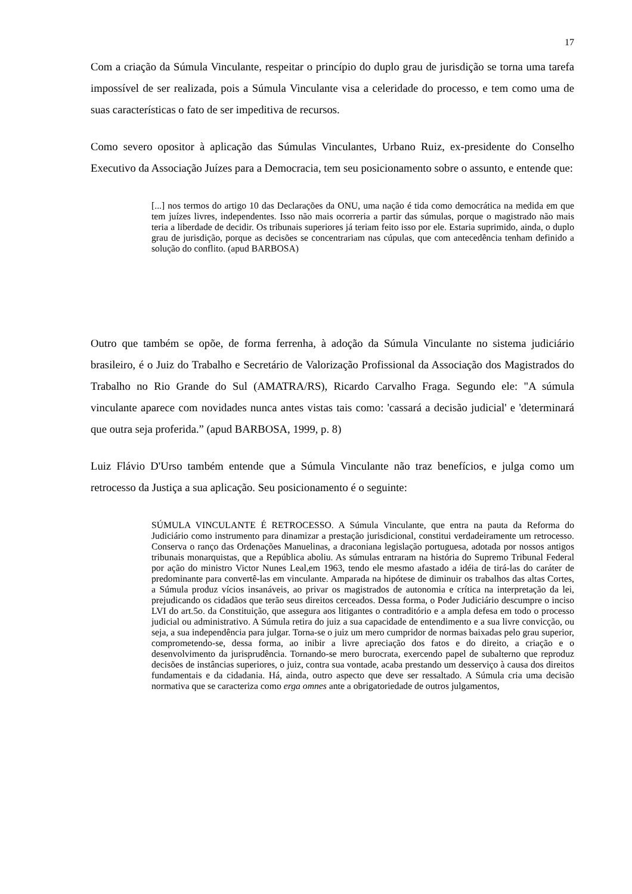17
Com a criação da Súmula Vinculante, respeitar o princípio do duplo grau de jurisdição se torna uma tarefa impossível de ser realizada, pois a Súmula Vinculante visa a celeridade do processo, e tem como uma de suas características o fato de ser impeditiva de recursos.
Como severo opositor à aplicação das Súmulas Vinculantes, Urbano Ruiz, ex-presidente do Conselho Executivo da Associação Juízes para a Democracia, tem seu posicionamento sobre o assunto, e entende que:
[...] nos termos do artigo 10 das Declarações da ONU, uma nação é tida como democrática na medida em que tem juízes livres, independentes. Isso não mais ocorreria a partir das súmulas, porque o magistrado não mais teria a liberdade de decidir. Os tribunais superiores já teriam feito isso por ele. Estaria suprimido, ainda, o duplo grau de jurisdição, porque as decisões se concentrariam nas cúpulas, que com antecedência tenham definido a solução do conflito. (apud BARBOSA)
Outro que também se opõe, de forma ferrenha, à adoção da Súmula Vinculante no sistema judiciário brasileiro, é o Juiz do Trabalho e Secretário de Valorização Profissional da Associação dos Magistrados do Trabalho no Rio Grande do Sul (AMATRA/RS), Ricardo Carvalho Fraga. Segundo ele: "A súmula vinculante aparece com novidades nunca antes vistas tais como: 'cassará a decisão judicial' e 'determinará que outra seja proferida.” (apud BARBOSA, 1999, p. 8)
Luiz Flávio D'Urso também entende que a Súmula Vinculante não traz benefícios, e julga como um retrocesso da Justiça a sua aplicação. Seu posicionamento é o seguinte:
SÚMULA VINCULANTE É RETROCESSO. A Súmula Vinculante, que entra na pauta da Reforma do Judiciário como instrumento para dinamizar a prestação jurisdicional, constitui verdadeiramente um retrocesso. Conserva o ranço das Ordenações Manuelinas, a draconiana legislação portuguesa, adotada por nossos antigos tribunais monarquistas, que a República aboliu. As súmulas entraram na história do Supremo Tribunal Federal por ação do ministro Victor Nunes Leal,em 1963, tendo ele mesmo afastado a idéia de tirá-las do caráter de predominante para convertê-las em vinculante. Amparada na hipótese de diminuir os trabalhos das altas Cortes, a Súmula produz vícios insanáveis, ao privar os magistrados de autonomia e crítica na interpretação da lei, prejudicando os cidadãos que terão seus direitos cerceados. Dessa forma, o Poder Judiciário descumpre o inciso LVI do art.5o. da Constituição, que assegura aos litigantes o contraditório e a ampla defesa em todo o processo judicial ou administrativo. A Súmula retira do juiz a sua capacidade de entendimento e a sua livre convicção, ou seja, a sua independência para julgar. Torna-se o juiz um mero cumpridor de normas baixadas pelo grau superior, comprometendo-se, dessa forma, ao inibir a livre apreciação dos fatos e do direito, a criação e o desenvolvimento da jurisprudência. Tornando-se mero burocrata, exercendo papel de subalterno que reproduz decisões de instâncias superiores, o juiz, contra sua vontade, acaba prestando um desserviço à causa dos direitos fundamentais e da cidadania. Há, ainda, outro aspecto que deve ser ressaltado. A Súmula cria uma decisão normativa que se caracteriza como erga omnes ante a obrigatoriedade de outros julgamentos,